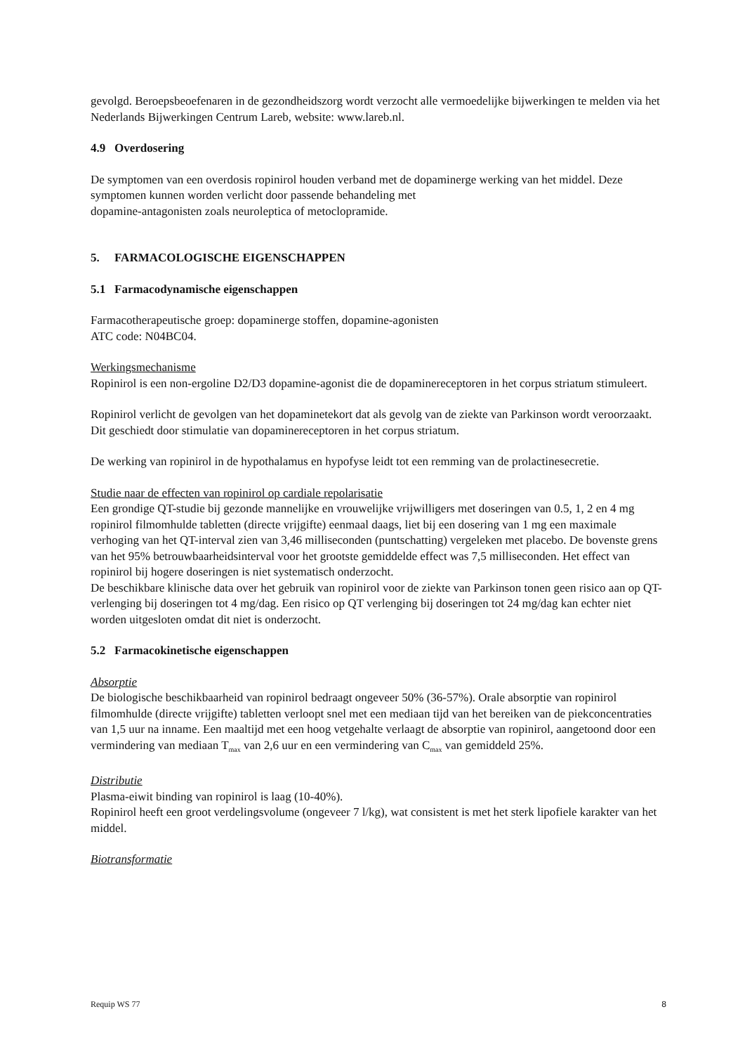gevolgd. Beroepsbeoefenaren in de gezondheidszorg wordt verzocht alle vermoedelijke bijwerkingen te melden via het Nederlands Bijwerkingen Centrum Lareb, website: www.lareb.nl.
4.9 Overdosering
De symptomen van een overdosis ropinirol houden verband met de dopaminerge werking van het middel. Deze symptomen kunnen worden verlicht door passende behandeling met
dopamine-antagonisten zoals neuroleptica of metoclopramide.
5. FARMACOLOGISCHE EIGENSCHAPPEN
5.1 Farmacodynamische eigenschappen
Farmacotherapeutische groep: dopaminerge stoffen, dopamine-agonisten
ATC code: N04BC04.
Werkingsmechanisme
Ropinirol is een non-ergoline D2/D3 dopamine-agonist die de dopaminereceptoren in het corpus striatum stimuleert.
Ropinirol verlicht de gevolgen van het dopaminetekort dat als gevolg van de ziekte van Parkinson wordt veroorzaakt. Dit geschiedt door stimulatie van dopaminereceptoren in het corpus striatum.
De werking van ropinirol in de hypothalamus en hypofyse leidt tot een remming van de prolactinesecretie.
Studie naar de effecten van ropinirol op cardiale repolarisatie
Een grondige QT-studie bij gezonde mannelijke en vrouwelijke vrijwilligers met doseringen van 0.5, 1, 2 en 4 mg ropinirol filmomhulde tabletten (directe vrijgifte) eenmaal daags, liet bij een dosering van 1 mg een maximale verhoging van het QT-interval zien van 3,46 milliseconden (puntschatting) vergeleken met placebo. De bovenste grens van het 95% betrouwbaarheidsinterval voor het grootste gemiddelde effect was 7,5 milliseconden. Het effect van ropinirol bij hogere doseringen is niet systematisch onderzocht.
De beschikbare klinische data over het gebruik van ropinirol voor de ziekte van Parkinson tonen geen risico aan op QT-verlenging bij doseringen tot 4 mg/dag. Een risico op QT verlenging bij doseringen tot 24 mg/dag kan echter niet worden uitgesloten omdat dit niet is onderzocht.
5.2 Farmacokinetische eigenschappen
Absorptie
De biologische beschikbaarheid van ropinirol bedraagt ongeveer 50% (36-57%). Orale absorptie van ropinirol filmomhulde (directe vrijgifte) tabletten verloopt snel met een mediaan tijd van het bereiken van de piekconcentraties van 1,5 uur na inname. Een maaltijd met een hoog vetgehalte verlaagt de absorptie van ropinirol, aangetoond door een vermindering van mediaan T<sub>max</sub> van 2,6 uur en een vermindering van C<sub>max</sub> van gemiddeld 25%.
Distributie
Plasma-eiwit binding van ropinirol is laag (10-40%).
Ropinirol heeft een groot verdelingsvolume (ongeveer 7 l/kg), wat consistent is met het sterk lipofiele karakter van het middel.
Biotransformatie
Requip WS 77 8